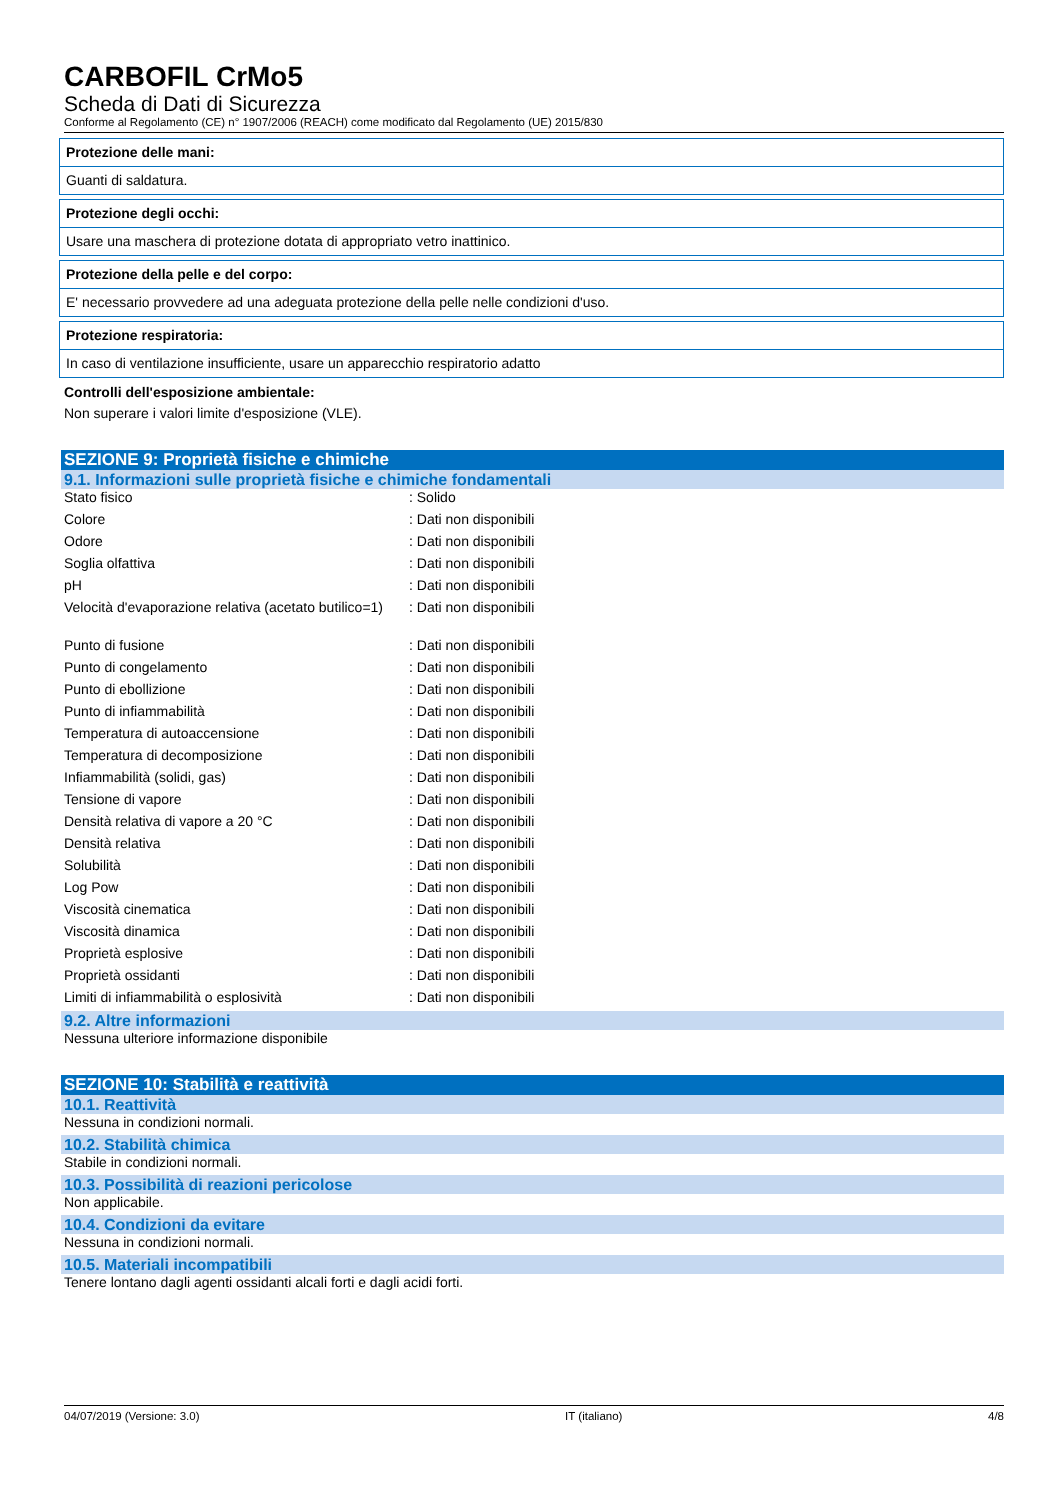CARBOFIL CrMo5
Scheda di Dati di Sicurezza
Conforme al Regolamento (CE) n° 1907/2006 (REACH) come modificato dal Regolamento (UE) 2015/830
Protezione delle mani:
Guanti di saldatura.
Protezione degli occhi:
Usare una maschera di protezione dotata di appropriato vetro inattinico.
Protezione della pelle e del corpo:
E' necessario provvedere ad una adeguata protezione della pelle nelle condizioni d'uso.
Protezione respiratoria:
In caso di ventilazione insufficiente, usare un apparecchio respiratorio adatto
Controlli dell'esposizione ambientale:
Non superare i valori limite d'esposizione (VLE).
SEZIONE 9: Proprietà fisiche e chimiche
9.1. Informazioni sulle proprietà fisiche e chimiche fondamentali
| Stato fisico | : Solido |
| Colore | : Dati non disponibili |
| Odore | : Dati non disponibili |
| Soglia olfattiva | : Dati non disponibili |
| pH | : Dati non disponibili |
| Velocità d'evaporazione relativa (acetato butilico=1) | : Dati non disponibili |
| Punto di fusione | : Dati non disponibili |
| Punto di congelamento | : Dati non disponibili |
| Punto di ebollizione | : Dati non disponibili |
| Punto di infiammabilità | : Dati non disponibili |
| Temperatura di autoaccensione | : Dati non disponibili |
| Temperatura di decomposizione | : Dati non disponibili |
| Infiammabilità (solidi, gas) | : Dati non disponibili |
| Tensione di vapore | : Dati non disponibili |
| Densità relativa di vapore a 20 °C | : Dati non disponibili |
| Densità relativa | : Dati non disponibili |
| Solubilità | : Dati non disponibili |
| Log Pow | : Dati non disponibili |
| Viscosità cinematica | : Dati non disponibili |
| Viscosità dinamica | : Dati non disponibili |
| Proprietà esplosive | : Dati non disponibili |
| Proprietà ossidanti | : Dati non disponibili |
| Limiti di infiammabilità o esplosività | : Dati non disponibili |
9.2. Altre informazioni
Nessuna ulteriore informazione disponibile
SEZIONE 10: Stabilità e reattività
10.1. Reattività
Nessuna in condizioni normali.
10.2. Stabilità chimica
Stabile in condizioni normali.
10.3. Possibilità di reazioni pericolose
Non applicabile.
10.4. Condizioni da evitare
Nessuna in condizioni normali.
10.5. Materiali incompatibili
Tenere lontano dagli agenti ossidanti alcali forti e dagli acidi forti.
04/07/2019 (Versione: 3.0) IT (italiano) 4/8